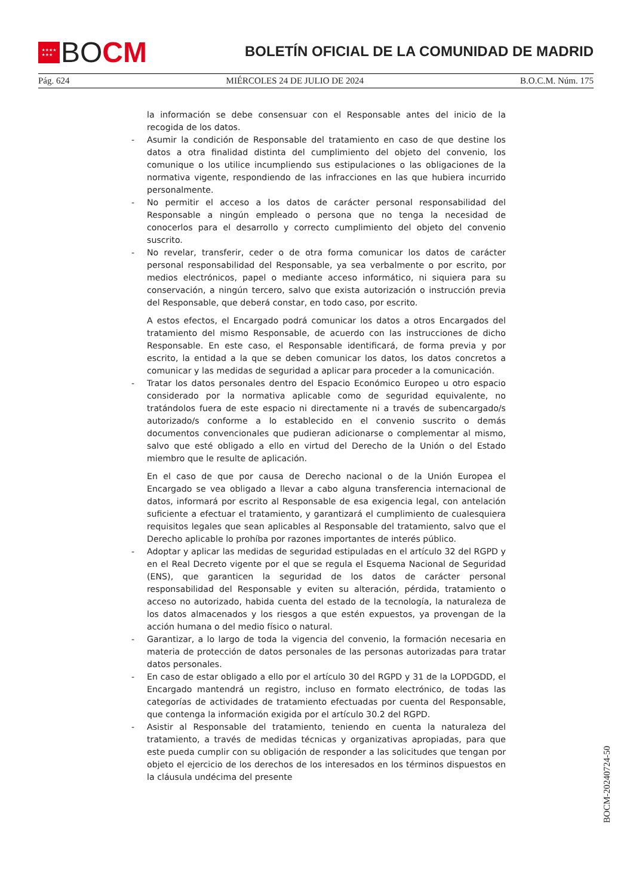★★★★
★★★
BOCM
BOLETÍN OFICIAL DE LA COMUNIDAD DE MADRID
Pág. 624 MIÉRCOLES 24 DE JULIO DE 2024 B.O.C.M. Núm. 175
la información se debe consensuar con el Responsable antes del inicio de la recogida de los datos.
- Asumir la condición de Responsable del tratamiento en caso de que destine los datos a otra finalidad distinta del cumplimiento del objeto del convenio, los comunique o los utilice incumpliendo sus estipulaciones o las obligaciones de la normativa vigente, respondiendo de las infracciones en las que hubiera incurrido personalmente.
- No permitir el acceso a los datos de carácter personal responsabilidad del Responsable a ningún empleado o persona que no tenga la necesidad de conocerlos para el desarrollo y correcto cumplimiento del objeto del convenio suscrito.
- No revelar, transferir, ceder o de otra forma comunicar los datos de carácter personal responsabilidad del Responsable, ya sea verbalmente o por escrito, por medios electrónicos, papel o mediante acceso informático, ni siquiera para su conservación, a ningún tercero, salvo que exista autorización o instrucción previa del Responsable, que deberá constar, en todo caso, por escrito.
A estos efectos, el Encargado podrá comunicar los datos a otros Encargados del tratamiento del mismo Responsable, de acuerdo con las instrucciones de dicho Responsable. En este caso, el Responsable identificará, de forma previa y por escrito, la entidad a la que se deben comunicar los datos, los datos concretos a comunicar y las medidas de seguridad a aplicar para proceder a la comunicación.
- Tratar los datos personales dentro del Espacio Económico Europeo u otro espacio considerado por la normativa aplicable como de seguridad equivalente, no tratándolos fuera de este espacio ni directamente ni a través de subencargado/s autorizado/s conforme a lo establecido en el convenio suscrito o demás documentos convencionales que pudieran adicionarse o complementar al mismo, salvo que esté obligado a ello en virtud del Derecho de la Unión o del Estado miembro que le resulte de aplicación.
En el caso de que por causa de Derecho nacional o de la Unión Europea el Encargado se vea obligado a llevar a cabo alguna transferencia internacional de datos, informará por escrito al Responsable de esa exigencia legal, con antelación suficiente a efectuar el tratamiento, y garantizará el cumplimiento de cualesquiera requisitos legales que sean aplicables al Responsable del tratamiento, salvo que el Derecho aplicable lo prohíba por razones importantes de interés público.
- Adoptar y aplicar las medidas de seguridad estipuladas en el artículo 32 del RGPD y en el Real Decreto vigente por el que se regula el Esquema Nacional de Seguridad (ENS), que garanticen la seguridad de los datos de carácter personal responsabilidad del Responsable y eviten su alteración, pérdida, tratamiento o acceso no autorizado, habida cuenta del estado de la tecnología, la naturaleza de los datos almacenados y los riesgos a que estén expuestos, ya provengan de la acción humana o del medio físico o natural.
- Garantizar, a lo largo de toda la vigencia del convenio, la formación necesaria en materia de protección de datos personales de las personas autorizadas para tratar datos personales.
- En caso de estar obligado a ello por el artículo 30 del RGPD y 31 de la LOPDGDD, el Encargado mantendrá un registro, incluso en formato electrónico, de todas las categorías de actividades de tratamiento efectuadas por cuenta del Responsable, que contenga la información exigida por el artículo 30.2 del RGPD.
- Asistir al Responsable del tratamiento, teniendo en cuenta la naturaleza del tratamiento, a través de medidas técnicas y organizativas apropiadas, para que este pueda cumplir con su obligación de responder a las solicitudes que tengan por objeto el ejercicio de los derechos de los interesados en los términos dispuestos en la cláusula undécima del presente
BOCM-20240724-50